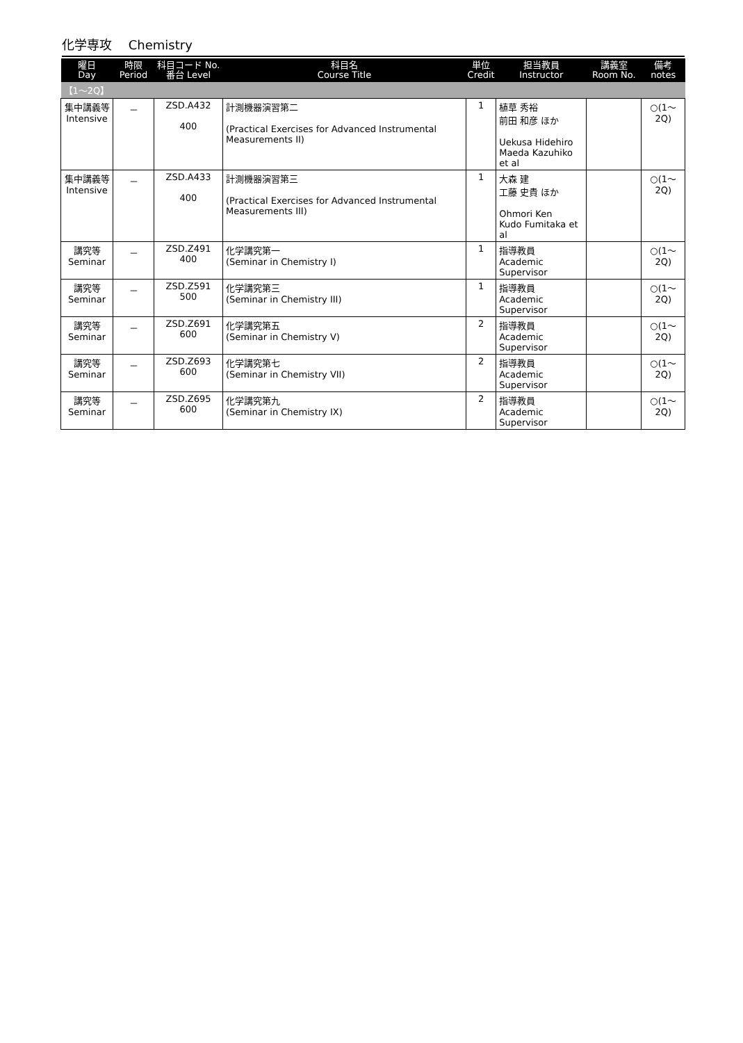化学専攻　 Chemistry
| 曜日 Day | 時限 Period | 科目コード No. 番台 Level | 科目名 Course Title | 単位 Credit | 担当教員 Instructor | 講義室 Room No. | 備考 notes |
| --- | --- | --- | --- | --- | --- | --- | --- |
| 【1～2Q】 | | | | | | | |
| 集中講義等 Intensive | － | ZSD.A432 400 | 計測機器演習第二 (Practical Exercises for Advanced Instrumental Measurements II) | 1 | 植草 秀裕 前田 和彦 ほか Uekusa Hidehiro Maeda Kazuhiko et al | | ○(1～2Q) |
| 集中講義等 Intensive | － | ZSD.A433 400 | 計測機器演習第三 (Practical Exercises for Advanced Instrumental Measurements III) | 1 | 大森 建 工藤 史貴 ほか Ohmori Ken Kudo Fumitaka et al | | ○(1～2Q) |
| 講究等 Seminar | － | ZSD.Z491 400 | 化学講究第一 (Seminar in Chemistry I) | 1 | 指導教員 Academic Supervisor | | ○(1～2Q) |
| 講究等 Seminar | － | ZSD.Z591 500 | 化学講究第三 (Seminar in Chemistry III) | 1 | 指導教員 Academic Supervisor | | ○(1～2Q) |
| 講究等 Seminar | － | ZSD.Z691 600 | 化学講究第五 (Seminar in Chemistry V) | 2 | 指導教員 Academic Supervisor | | ○(1～2Q) |
| 講究等 Seminar | － | ZSD.Z693 600 | 化学講究第七 (Seminar in Chemistry VII) | 2 | 指導教員 Academic Supervisor | | ○(1～2Q) |
| 講究等 Seminar | － | ZSD.Z695 600 | 化学講究第九 (Seminar in Chemistry IX) | 2 | 指導教員 Academic Supervisor | | ○(1～2Q) |